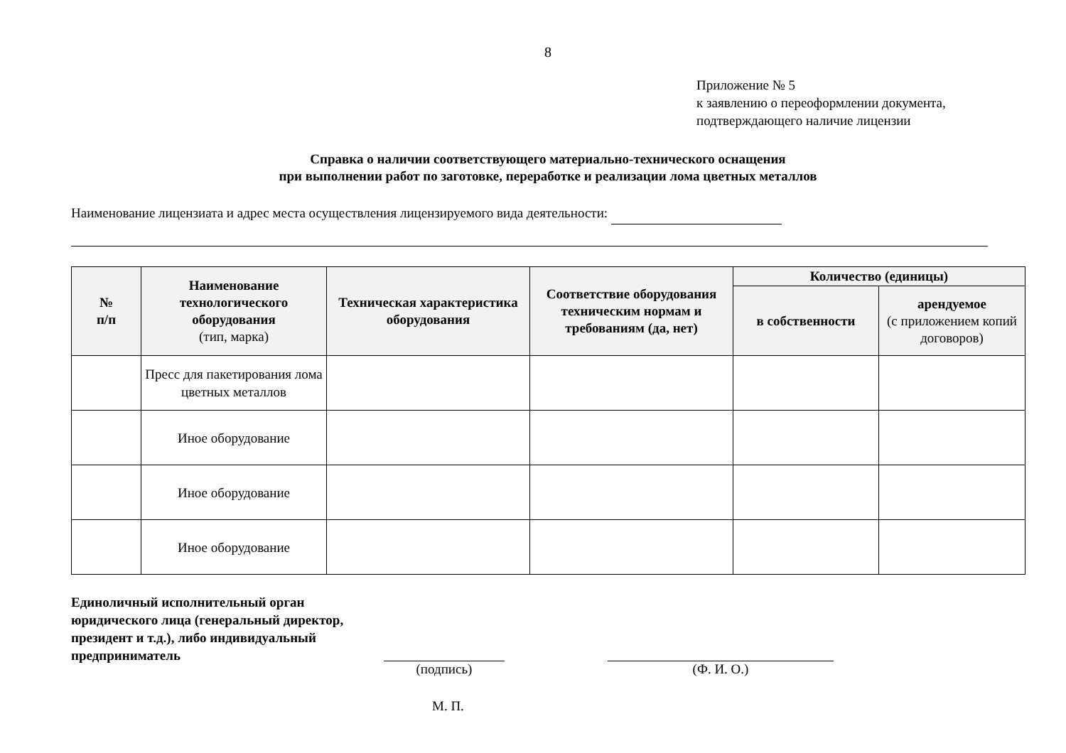8
Приложение № 5
к заявлению о переоформлении документа,
подтверждающего наличие лицензии
Справка о наличии соответствующего материально-технического оснащения
при выполнении работ по заготовке, переработке и реализации лома цветных металлов
Наименование лицензиата и адрес места осуществления лицензируемого вида деятельности:
| № п/п | Наименование технологического оборудования (тип, марка) | Техническая характеристика оборудования | Соответствие оборудования техническим нормам и требованиям (да, нет) | Количество (единицы) | |
| --- | --- | --- | --- | --- | --- |
| | | | | в собственности | арендуемое (с приложением копий договоров) |
| | Пресс для пакетирования лома цветных металлов | | | | |
| | Иное оборудование | | | | |
| | Иное оборудование | | | | |
| | Иное оборудование | | | | |
Единоличный исполнительный орган юридического лица (генеральный директор, президент и т.д.), либо индивидуальный предприниматель
(подпись) (Ф. И. О.)
М. П.